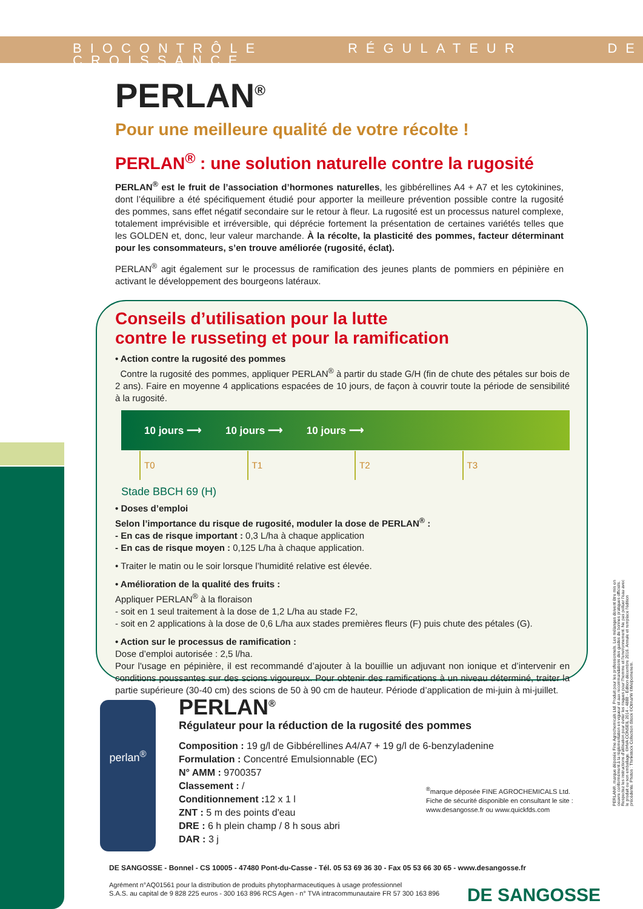BIOCONTRÔLE RÉGULATEUR DE CROISSANCE
PERLAN<sup>®</sup>
Pour une meilleure qualité de votre récolte !
PERLAN<sup>®</sup> : une solution naturelle contre la rugosité
PERLAN<sup>®</sup> est le fruit de l’association d’hormones naturelles, les gibbérellines A4 + A7 et les cytokinines, dont l’équilibre a été spécifiquement étudié pour apporter la meilleure prévention possible contre la rugosité des pommes, sans effet négatif secondaire sur le retour à fleur. La rugosité est un processus naturel complexe, totalement imprévisible et irréversible, qui déprécie fortement la présentation de certaines variétés telles que les GOLDEN et, donc, leur valeur marchande. À la récolte, la plasticité des pommes, facteur déterminant pour les consommateurs, s’en trouve améliorée (rugosité, éclat).
PERLAN<sup>®</sup> agit également sur le processus de ramification des jeunes plants de pommiers en pépinière en activant le développement des bourgeons latéraux.
Conseils d’utilisation pour la lutte
contre le russeting et pour la ramification
• Action contre la rugosité des pommes
Contre la rugosité des pommes, appliquer PERLAN<sup>®</sup> à partir du stade G/H (fin de chute des pétales sur bois de 2 ans). Faire en moyenne 4 applications espacées de 10 jours, de façon à couvrir toute la période de sensibilité à la rugosité.
10 jours ⟶ 10 jours ⟶ 10 jours ⟶
T0 T1 T2 T3
Stade BBCH 69 (H)
• Doses d’emploi
Selon l’importance du risque de rugosité, moduler la dose de PERLAN<sup>®</sup> :
- En cas de risque important : 0,3 L/ha à chaque application
- En cas de risque moyen : 0,125 L/ha à chaque application.
• Traiter le matin ou le soir lorsque l’humidité relative est élevée.
• Amélioration de la qualité des fruits :
Appliquer PERLAN<sup>®</sup> à la floraison
- soit en 1 seul traitement à la dose de 1,2 L/ha au stade F2,
- soit en 2 applications à la dose de 0,6 L/ha aux stades premières fleurs (F) puis chute des pétales (G).
• Action sur le processus de ramification :
Dose d’emploi autorisée : 2,5 l/ha.
Pour l'usage en pépinière, il est recommandé d’ajouter à la bouillie un adjuvant non ionique et d’intervenir en conditions poussantes sur des scions vigoureux. Pour obtenir des ramifications à un niveau déterminé, traiter la partie supérieure (30-40 cm) des scions de 50 à 90 cm de hauteur. Période d’application de mi-juin à mi-juillet.
perlan<sup>®</sup>
PERLAN<sup>®</sup>
Régulateur pour la réduction de la rugosité des pommes
Composition : 19 g/l de Gibbérellines A4/A7 + 19 g/l de 6-benzyladenine
Formulation : Concentré Emulsionnable (EC)
N° AMM : 9700357
Classement : /
Conditionnement : 12 x 1 l
ZNT : 5 m des points d'eau
DRE : 6 h plein champ / 8 h sous abri
DAR : 3 j
<sup>®</sup>marque déposée FINE AGROCHEMICALS Ltd.
Fiche de sécurité disponible en consultant le site :
www.desangosse.fr ou www.quickfds.com
DE SANGOSSE - Bonnel - CS 10005 - 47480 Pont-du-Casse - Tél. 05 53 69 36 30 - Fax 05 53 66 30 65 - www.desangosse.fr
Agrément n°AQ01561 pour la distribution de produits phytopharmaceutiques à usage professionnel
S.A.S. au capital de 9 828 225 euros - 300 163 896 RCS Agen - n° TVA intracommunautaire FR 57 300 163 896
DE SANGOSSE
PERLAN®, marque déposée Fine Agrochemicals Ltd. Produit pour les professionnels. Les mélanges doivent être mis en oeuvre conformément à la réglementation en vigueur et aux recommandations des guides de bonnes pratiques officiels. Respectez les instructions d'utilisation pour éviter les risques pour l'homme et l'environnement. Ne pas polluer l'eau avec le produit ou son emballage. ©HVA CONSEIL 2014 - 4888 - Edition décembre 2016. Annule et remplace l'édition précédente. Photos : Thinkstock Collection iStock ©OtmarW ©Melpomenem.